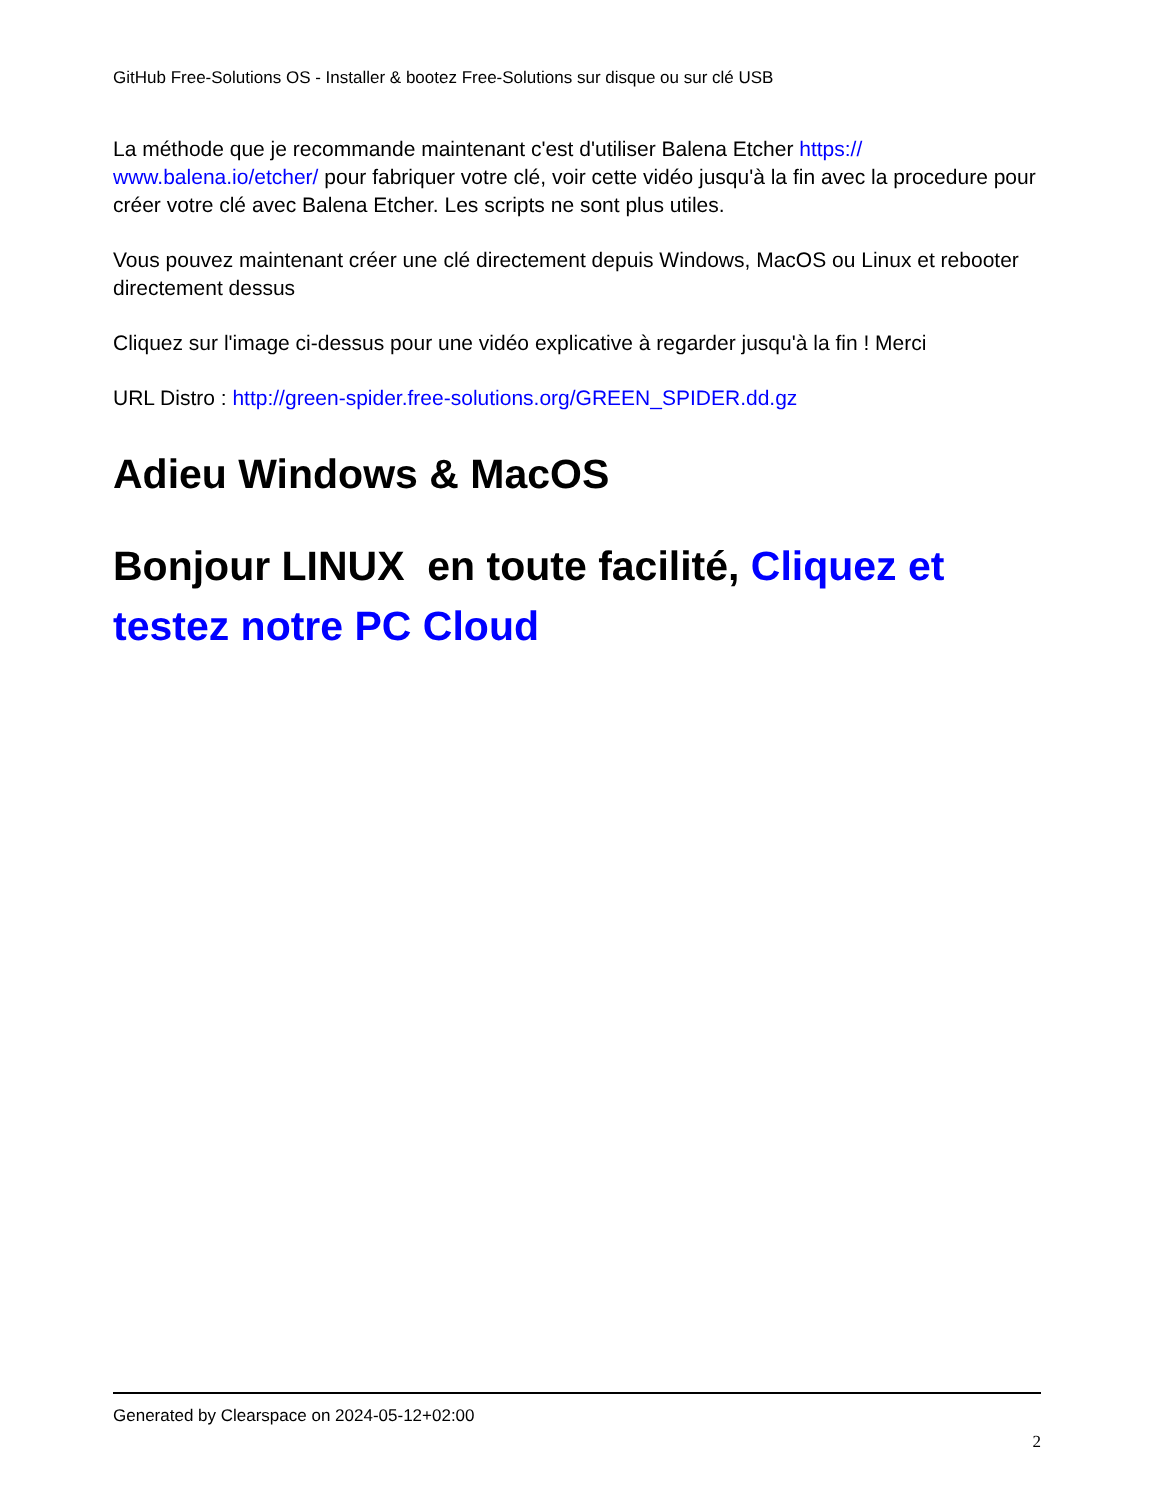GitHub Free-Solutions OS - Installer & bootez Free-Solutions sur disque ou sur clé USB
La méthode que je recommande maintenant c'est d'utiliser Balena Etcher https://
www.balena.io/etcher/ pour fabriquer votre clé, voir cette vidéo jusqu'à la fin avec la procedure pour créer votre clé avec Balena Etcher. Les scripts ne sont plus utiles.
Vous pouvez maintenant créer une clé directement depuis Windows, MacOS ou Linux et rebooter directement dessus
Cliquez sur l'image ci-dessus pour une vidéo explicative à regarder jusqu'à la fin ! Merci
URL Distro : http://green-spider.free-solutions.org/GREEN_SPIDER.dd.gz
Adieu Windows & MacOS
Bonjour LINUX en toute facilité, Cliquez et testez notre PC Cloud
Generated by Clearspace on 2024-05-12+02:00
2